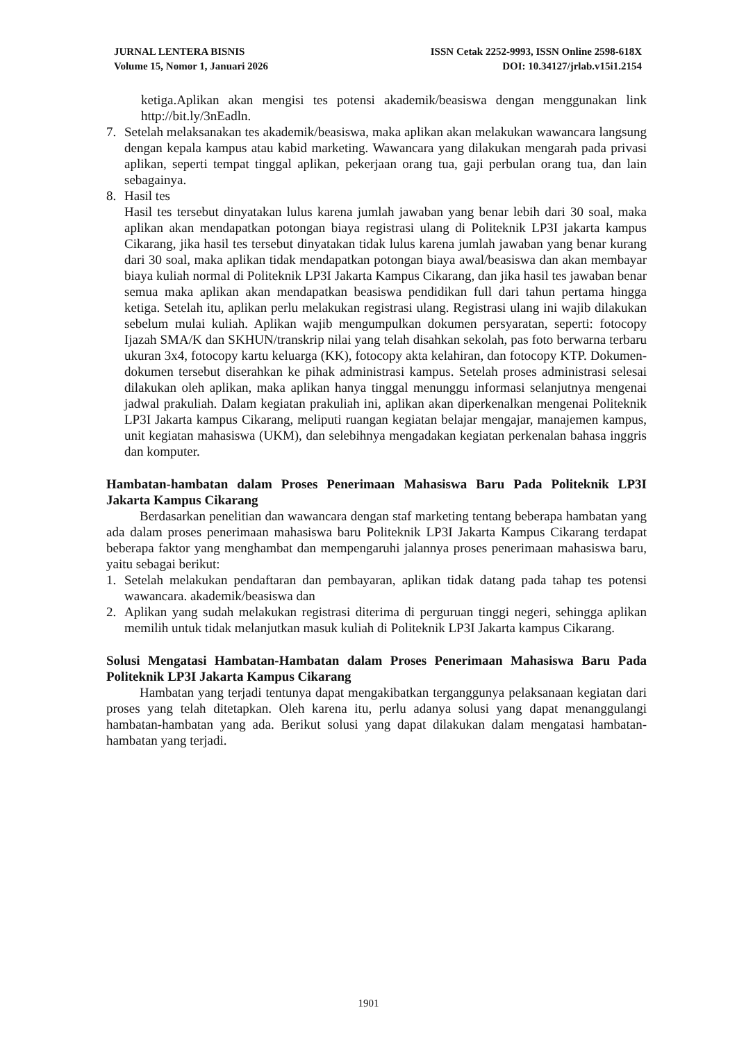JURNAL LENTERA BISNIS
Volume 15, Nomor 1, Januari 2026
ISSN Cetak 2252-9993, ISSN Online 2598-618X
DOI: 10.34127/jrlab.v15i1.2154
ketiga.Aplikan akan mengisi tes potensi akademik/beasiswa dengan menggunakan link http://bit.ly/3nEadln.
7. Setelah melaksanakan tes akademik/beasiswa, maka aplikan akan melakukan wawancara langsung dengan kepala kampus atau kabid marketing. Wawancara yang dilakukan mengarah pada privasi aplikan, seperti tempat tinggal aplikan, pekerjaan orang tua, gaji perbulan orang tua, dan lain sebagainya.
8. Hasil tes
Hasil tes tersebut dinyatakan lulus karena jumlah jawaban yang benar lebih dari 30 soal, maka aplikan akan mendapatkan potongan biaya registrasi ulang di Politeknik LP3I jakarta kampus Cikarang, jika hasil tes tersebut dinyatakan tidak lulus karena jumlah jawaban yang benar kurang dari 30 soal, maka aplikan tidak mendapatkan potongan biaya awal/beasiswa dan akan membayar biaya kuliah normal di Politeknik LP3I Jakarta Kampus Cikarang, dan jika hasil tes jawaban benar semua maka aplikan akan mendapatkan beasiswa pendidikan full dari tahun pertama hingga ketiga. Setelah itu, aplikan perlu melakukan registrasi ulang. Registrasi ulang ini wajib dilakukan sebelum mulai kuliah. Aplikan wajib mengumpulkan dokumen persyaratan, seperti: fotocopy Ijazah SMA/K dan SKHUN/transkrip nilai yang telah disahkan sekolah, pas foto berwarna terbaru ukuran 3x4, fotocopy kartu keluarga (KK), fotocopy akta kelahiran, dan fotocopy KTP. Dokumen-dokumen tersebut diserahkan ke pihak administrasi kampus. Setelah proses administrasi selesai dilakukan oleh aplikan, maka aplikan hanya tinggal menunggu informasi selanjutnya mengenai jadwal prakuliah. Dalam kegiatan prakuliah ini, aplikan akan diperkenalkan mengenai Politeknik LP3I Jakarta kampus Cikarang, meliputi ruangan kegiatan belajar mengajar, manajemen kampus, unit kegiatan mahasiswa (UKM), dan selebihnya mengadakan kegiatan perkenalan bahasa inggris dan komputer.
Hambatan-hambatan dalam Proses Penerimaan Mahasiswa Baru Pada Politeknik LP3I Jakarta Kampus Cikarang
Berdasarkan penelitian dan wawancara dengan staf marketing tentang beberapa hambatan yang ada dalam proses penerimaan mahasiswa baru Politeknik LP3I Jakarta Kampus Cikarang terdapat beberapa faktor yang menghambat dan mempengaruhi jalannya proses penerimaan mahasiswa baru, yaitu sebagai berikut:
1. Setelah melakukan pendaftaran dan pembayaran, aplikan tidak datang pada tahap tes potensi wawancara. akademik/beasiswa dan
2. Aplikan yang sudah melakukan registrasi diterima di perguruan tinggi negeri, sehingga aplikan memilih untuk tidak melanjutkan masuk kuliah di Politeknik LP3I Jakarta kampus Cikarang.
Solusi Mengatasi Hambatan-Hambatan dalam Proses Penerimaan Mahasiswa Baru Pada Politeknik LP3I Jakarta Kampus Cikarang
Hambatan yang terjadi tentunya dapat mengakibatkan terganggunya pelaksanaan kegiatan dari proses yang telah ditetapkan. Oleh karena itu, perlu adanya solusi yang dapat menanggulangi hambatan-hambatan yang ada. Berikut solusi yang dapat dilakukan dalam mengatasi hambatan-hambatan yang terjadi.
1901